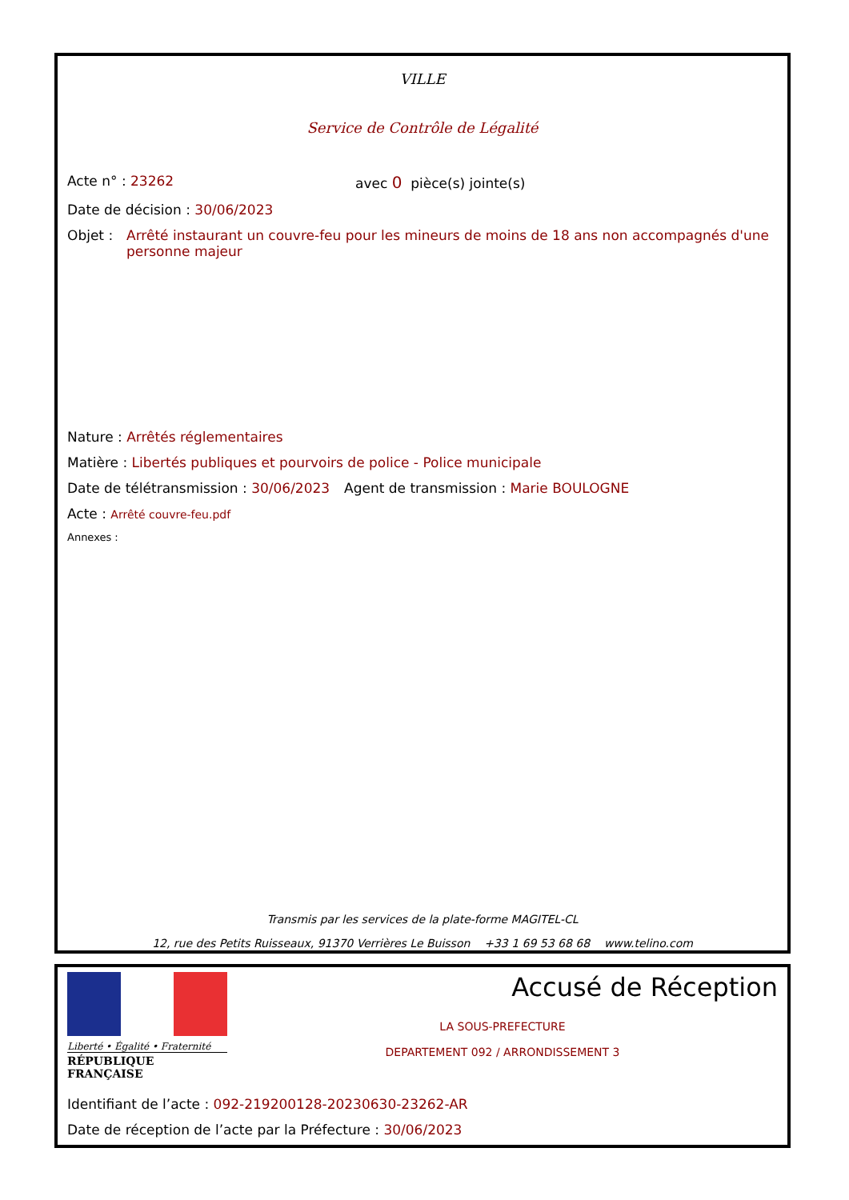VILLE
Service de Contrôle de Légalité
Acte n° : 23262 avec 0 pièce(s) jointe(s)
Date de décision : 30/06/2023
Objet : Arrêté instaurant un couvre-feu pour les mineurs de moins de 18 ans non accompagnés d'une personne majeur
Nature : Arrêtés réglementaires
Matière : Libertés publiques et pourvoirs de police - Police municipale
Date de télétransmission : 30/06/2023 Agent de transmission : Marie BOULOGNE
Acte : Arrêté couvre-feu.pdf
Annexes :
Transmis par les services de la plate-forme MAGITEL-CL
12, rue des Petits Ruisseaux, 91370 Verrières Le Buisson +33 1 69 53 68 68 www.telino.com
Liberté • Égalité • Fraternité
RÉPUBLIQUE FRANÇAISE
Accusé de Réception
LA SOUS-PREFECTURE
DEPARTEMENT 092 / ARRONDISSEMENT 3
Identifiant de l’acte : 092-219200128-20230630-23262-AR
Date de réception de l’acte par la Préfecture : 30/06/2023